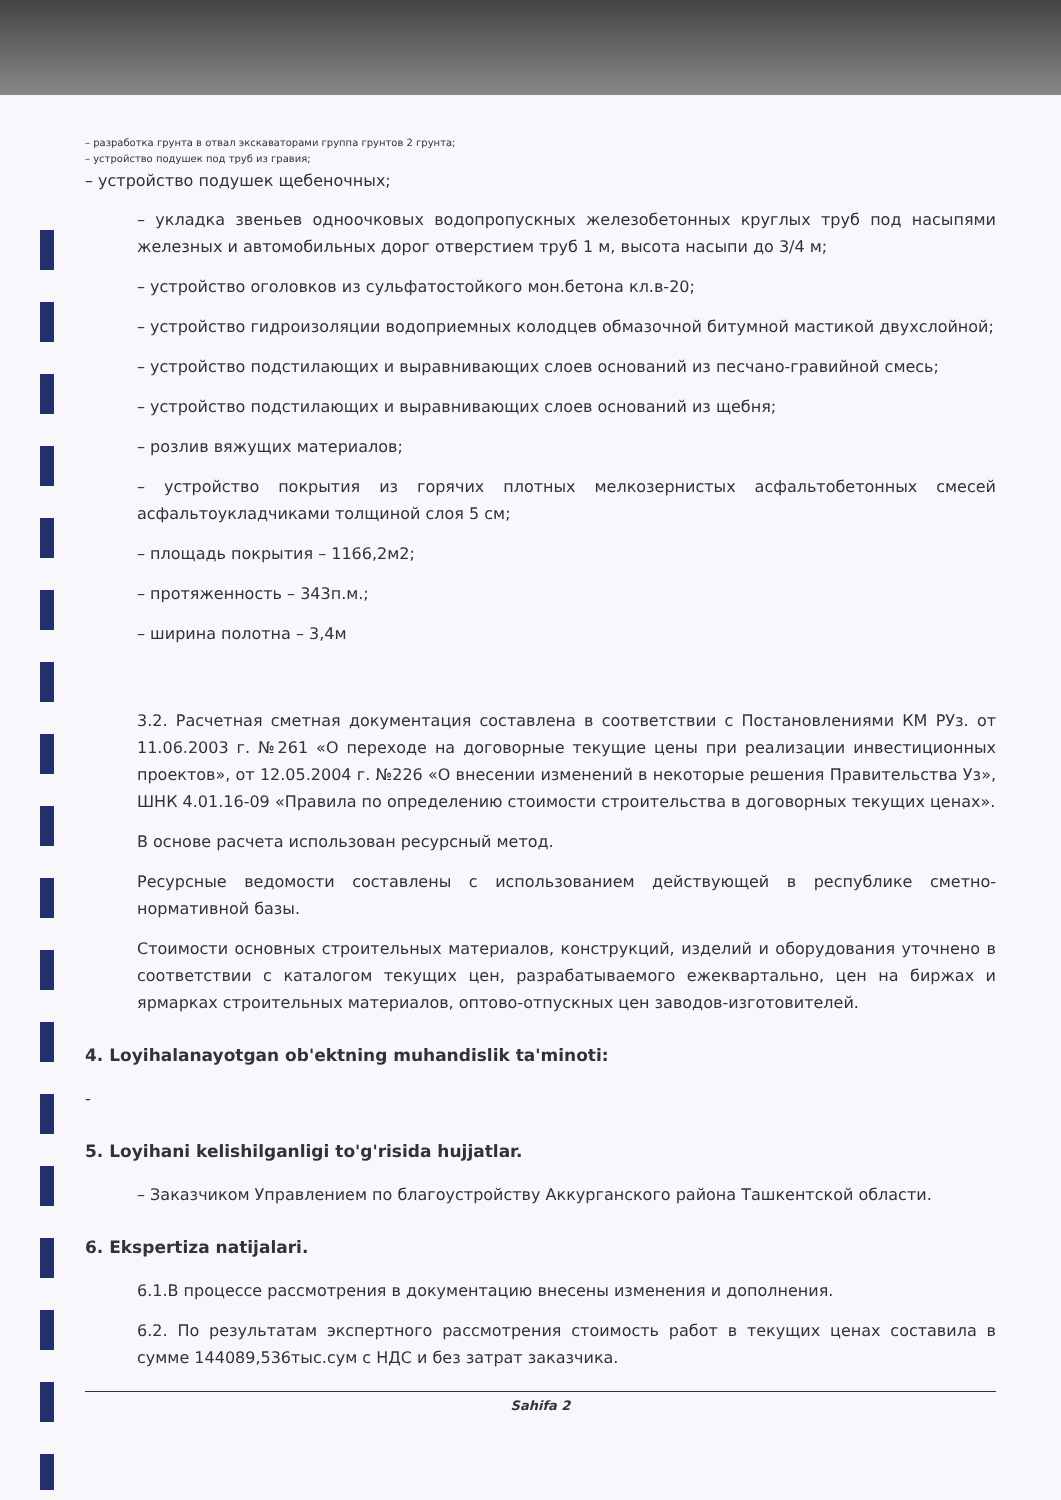– разработка грунта в отвал экскаваторами группа грунтов 2 грунта;
– устройство подушек под труб из гравия;
– устройство подушек щебеночных;
– укладка звеньев одноочковых водопропускных железобетонных круглых труб под насыпями железных и автомобильных дорог отверстием труб 1 м, высота насыпи до 3/4 м;
– устройство оголовков из сульфатостойкого мон.бетона кл.в-20;
– устройство гидроизоляции водоприемных колодцев обмазочной битумной мастикой двухслойной;
– устройство подстилающих и выравнивающих слоев оснований из песчано-гравийной смесь;
– устройство подстилающих и выравнивающих слоев оснований из щебня;
– розлив вяжущих материалов;
– устройство покрытия из горячих плотных мелкозернистых асфальтобетонных смесей асфальтоукладчиками толщиной слоя 5 см;
– площадь покрытия – 1166,2м2;
– протяженность – 343п.м.;
– ширина полотна – 3,4м
3.2. Расчетная сметная документация составлена в соответствии с Постановлениями КМ РУз. от 11.06.2003 г. №261 «О переходе на договорные текущие цены при реализации инвестиционных проектов», от 12.05.2004 г. №226 «О внесении изменений в некоторые решения Правительства Уз», ШНК 4.01.16-09 «Правила по определению стоимости строительства в договорных текущих ценах».
В основе расчета использован ресурсный метод.
Ресурсные ведомости составлены с использованием действующей в республике сметно-нормативной базы.
Стоимости основных строительных материалов, конструкций, изделий и оборудования уточнено в соответствии с каталогом текущих цен, разрабатываемого ежеквартально, цен на биржах и ярмарках строительных материалов, оптово-отпускных цен заводов-изготовителей.
4. Loyihalanayotgan ob'ektning muhandislik ta'minoti:
-
5. Loyihani kelishilganligi to'g'risida hujjatlar.
– Заказчиком Управлением по благоустройству Аккурганского района Ташкентской области.
6. Ekspertiza natijalari.
6.1.В процессе рассмотрения в документацию внесены изменения и дополнения.
6.2. По результатам экспертного рассмотрения стоимость работ в текущих ценах составила в сумме 144089,536тыс.сум с НДС и без затрат заказчика.
Sahifa 2